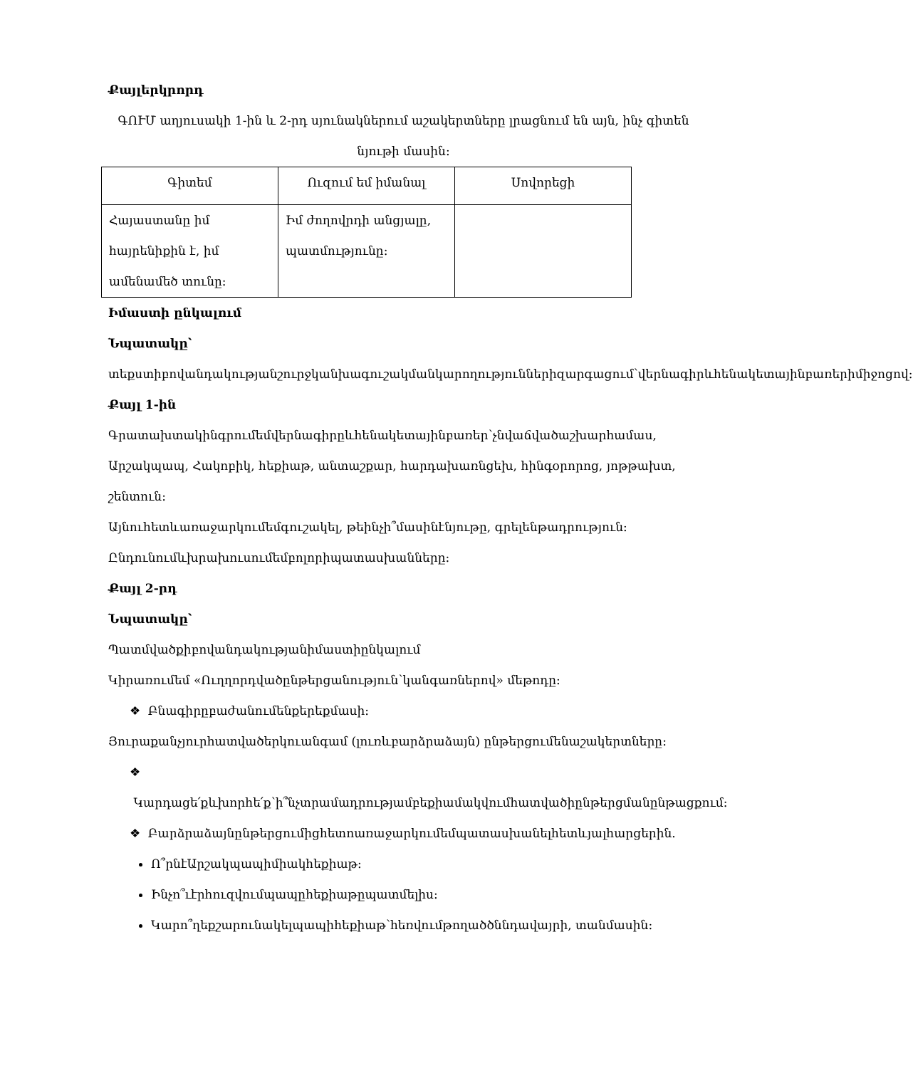Քայլերկրորդ
ԳՈՒՄ աղյուսակի 1-ին և 2-րդ սյունակներում աշակերտները լրացնում են այն, ինչ գիտեն նյութի մասին:
| Գիտեմ | Ուզում եմ իմանալ | Սովորեցի |
| --- | --- | --- |
| Հայաստանը իմ հայրենիքին է, իմ ամենամեծ տունը: | Իմ ժողովրդի անցյալը, պատմությունը: | |
Իմաստի ընկալում
Նպատակը՝ տեքստիբովանդակությանշուրջկանխագուշակմանկարողություններիզարգացում՝վերնագիրևհենակետայինբառերիմիջոցով:
Քայլ 1-ին Գրատախտակինգրումեմվերնագիրըևհենակետայինբառեր՝չնվաճվածաշխարհամաս, Արշակպապ, Հակոբիկ, հեքիաթ, անտաշքար, հարդախառնցեխ, հինգօրորոց, յոթթախտ, շենտուն:
Այնուհետևառաջարկումեմգուշակել, թեինչի՞մասինէնյութը, գրելենթադրություն:
Ընդունումևխրախուսումեմբոլորիպատասխանները:
Քայլ 2-րդ
Նպատակը՝
Պատմվածքիբովանդակությանիմաստիընկալում
Կիրառումեմ «Ուղղորդվածընթերցանություն՝կանգառներով» մեթոդը:
❖ Բնագիրըբաժանումենքերեքմասի:
Յուրաքանչյուրհատվածերկուանգամ (լուռևբարձրաձայն) ընթերցումենաշակերտները:
❖ Կարդացե՛քևխորհե՛ք՝ի՞նչտրամադրությամբեքիամակվումհատվածիընթերցմանընթացքում:
❖ Բարձրաձայնընթերցումիցհետոառաջարկումեմպատասխանելհետևյալհարցերին.
Ո՞րնէԱրշակպապիմիակհեքիաթ:
Ինչո՞ւէրհուզվումպապըհեքիաթըպատմելիս:
Կարո՞ղեքշարունակելպապիհեքիաթ՝հեռվումթողածծննդավայրի, տանմասին: